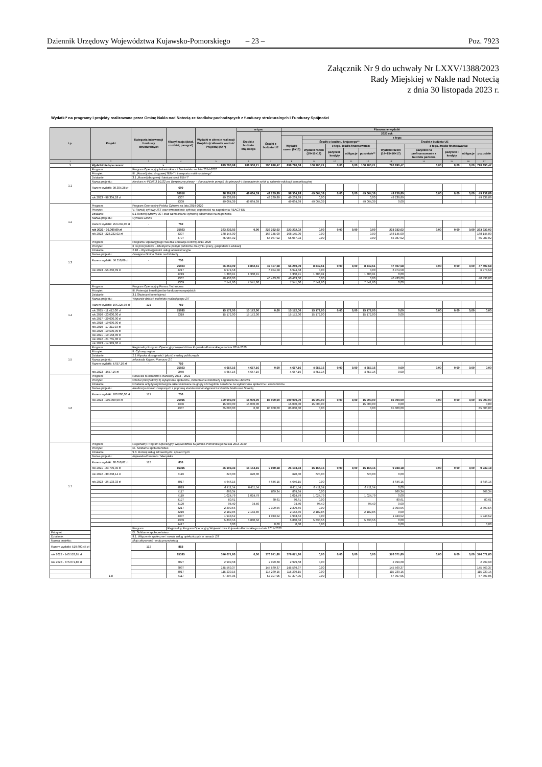Dziennik Urzędowy Województwa Kujawsko-Pomorskiego – 23 – Poz. 7923
Załącznik Nr 9 do uchwały Nr LXXV/1388/2023
Rady Miejskiej w Nakle nad Notecią
z dnia 30 listopada 2023 r.
Wydatki* na programy i projekty realizowane przez Gminę Naklo nad Notecią ze środków pochodzących z funduszy strukturalnych i Funduszy Spójności
| Lp. | Projekt | Kategoria interwencji funduszy strukturalnych | Klasyfikacja (dział, rozdział, paragraf) | Wydatki w okresie realizacji Projektu (całkowita wartość Projektu) (6+7) | w tym: | | Planowane wydatki | | | | | | | | | |
| --- | --- | --- | --- | --- | --- | --- | --- | --- | --- | --- | --- | --- | --- | --- | --- | --- |
| | | | | | Środki z budżetu krajowego | Środki z budżetu UE | 2023 rok | | | | | | | | | |
| | | | | | | | Wydatki razem (9+13) | z tego: | | | | | | | | |
| | | | | | | | | Środki z budżetu krajowego** | | | | Środki z budżetu UE | | | | |
| | | | | | | | | Wydatki razem (10+11+12) | z tego, źródła finansowania: | | | Wydatki razem (14+15+16+17) | z tego, źródła finansowania: | | | |
| | | | | | | | | | pożyczki i kredyty | obligacje | pozostałe** | | pożyczki na prefinansowanie z budżetu państwa | pożyczki i kredyty | obligacje | pozostałe |
| 1 | 2 | 3 | 4 | 5 | 6 | 7 | 8 | 9 | 10 | 11 | 12 | 13 | 14 | 15 | 16 | 17 |
| 1 | Wydatki bieżące razem: | x | | 899 790,68 | 108 900,21 | 790 890,47 | 899 790,68 | 108 900,21 | 0,00 | 0,00 | 108 900,21 | 790 890,47 | 0,00 | 0,00 | 0,00 | 790 890,47 |
| 1.1 | Program: | Program Operacyjny Infrastruktura i Środowisko na lata 2014-2020 | | | | | | | | | | | | | | |
| | Priorytet: | III. „Rozwój sieci drogowej TEN-T i transportu multimodalnego” | | | | | | | | | | | | | | |
| | Działanie: | 3.1 „Rozwój drogowej i lotniczej sieci TEN-T” | | | | | | | | | | | | | | |
| | Nazwa projektu: | Konkurs nr POIiŚ.3.1/1/22 pn. Bezpieczny pieszy – doposażenie przejść dla pieszych i doposażenie szkół w zakresie edukacji komunikacyjnej | | | | | | | | | | | | | | |
| | Razem wydatki: 98.304,28 zł | - | 600 | | | | | | | | | | | | | |
| | | | 60016 | 98 304,28 | 49 064,39 | 49 239,89 | 98 304,28 | 49 064,39 | 0,00 | 0,00 | 49 064,39 | 49 239,89 | 0,00 | 0,00 | 0,00 | 49 239,89 |
| | rok 2023 - 98.304,28 zł | | 4307 | 49 239,89 | | 49 239,89 | 49 239,89 | 0,00 | | | 0,00 | 49 239,89 | | | | 49 239,89 |
| | | | 4309 | 49 064,39 | 49 064,39 | | 49 064,39 | 49 064,39 | | | 49 064,39 | 0,00 | | | | |
| 1.2 | Program: | Program Operacyjny Polska Cyfrowa na lata 2014-2020 | | | | | | | | | | | | | | |
| | Priorytet: | V. Rozwój cyfrowy JST oraz wzmocnienie cyfrowej odporności na zagrożenia REACT-EU | | | | | | | | | | | | | | |
| | Działanie: | 5.1 Rozwój cyfrowy JST oraz wzmacnianie cyfrowej odporności na zagrożenia | | | | | | | | | | | | | | |
| | Nazwa projektu: | Cyfrowa Gmina | | | | | | | | | | | | | | |
| | Razem wydatki: 253.232,00 zł | - | 750 | | | | | | | | | | | | | |
| | rok 2022 - 30.000,00 zł | | 75023 | 223 232,02 | 0,00 | 223 232,02 | 223 232,02 | 0,00 | 0,00 | 0,00 | 0,00 | 223 232,02 | 0,00 | 0,00 | 0,00 | 223 232,02 |
| | rok 2023 - 223.232,02 zł | | 4307 | 168 145,00 | | 168 145,00 | 168 145,00 | 0,00 | | | 0,00 | 168 145,00 | | | | 168 145,00 |
| | | | 4707 | 55 087,02 | | 55 087,02 | 55 087,02 | 0,00 | | | 0,00 | 55 087,02 | | | | 55 087,02 |
| 1.3 | Program: | Programu Operacyjnego Wiedza Edukacja Rozwój 2014-2020 | | | | | | | | | | | | | | |
| | Priorytet: | II oś priorytetowa – Efektywne polityki publiczne dla rynku pracy, gospodarki i edukacji | | | | | | | | | | | | | | |
| | Działanie: | 2.18 – Wysokiej jakości usługi administracyjne | | | | | | | | | | | | | | |
| | Nazwa projektu: | Dostępna Gmina Nakło nad Notecią | | | | | | | | | | | | | | |
| | Razem wydatki: 56.250,09 zł | - | 750 | | | | | | | | | | | | | |
| | | | 75023 | 56 250,09 | 8 842,51 | 47 407,58 | 56 250,09 | 8 842,51 | 0,00 | 0,00 | 8 842,51 | 47 407,58 | 0,00 | 0,00 | 0,00 | 47 407,58 |
| | rok 2023 - 56.250,09 zł | | 4217 | 6 974,58 | | 6 974,58 | 6 974,58 | 0,00 | | | 0,00 | 6 974,58 | | | | 6 974,58 |
| | | | 4219 | 1 300,91 | 1 300,91 | | 1 300,91 | 1 300,91 | | | 1 300,91 | 0,00 | | | | |
| | | | 4307 | 40 433,00 | | 40 433,00 | 40 433,00 | 0,00 | | | 0,00 | 40 433,00 | | | | 40 433,00 |
| | | | 4309 | 7 541,60 | 7 541,60 | | 7 541,60 | 7 541,60 | | | 7 541,60 | 0,00 | | | | |
| 1.4 | Program: | Program Operacyjny Pomoc Techniczna | | | | | | | | | | | | | | |
| | Priorytet: | III. Potencjał beneficjentów funduszy europejskich | | | | | | | | | | | | | | |
| | Działanie: | 3.1 Skuteczni beneficjenci | | | | | | | | | | | | | | |
| | Nazwa projektu: | Wsparcie działań podmiotu realizującego ZIT | | | | | | | | | | | | | | |
| | Razem wydatki: 166.225,93 zł | 121 | 750 | | | | | | | | | | | | | |
| | rok 2015 - 11.412,00 zł | | 75095 | 15 172,00 | 15 172,00 | 0,00 | 15 172,00 | 15 172,00 | 0,00 | 0,00 | 15 172,00 | 0,00 | 0,00 | 0,00 | 0,00 | 0,00 |
| | rok 2016 - 23.000,00 zł | | 2319 | 15 172,00 | 15 172,00 | | 15 172,00 | 15 172,00 | | | 15 172,00 | 0,00 | | | | |
| | rok 2017 - 20.000,00 zł | | | | | | | | | | | | | | | |
| | rok 2018 - 19.090,00 zł | | | | | | | | | | | | | | | |
| | rok 2019 - 17.311,93 zł | | | | | | | | | | | | | | | |
| | rok 2020 - 19.500,00 zł | | | | | | | | | | | | | | | |
| | rok 2021 - 19.158,00 zł | | | | | | | | | | | | | | | |
| | rok 2022 - 21.765,00 zł | | | | | | | | | | | | | | | |
| | rok 2023 - 14.989,00 zł | | | | | | | | | | | | | | | |
| 1.5 | Program: | Regionalny Program Operacyjny Województwa Kujawsko-Pomorskiego na lata 2014-2020 | | | | | | | | | | | | | | |
| | Priorytet: | II. Cyfrowy region | | | | | | | | | | | | | | |
| | Działanie: | 2.1 Wysoka dostępność i jakość e-usług publicznych | | | | | | | | | | | | | | |
| | Nazwa projektu: | Infostrada Kujaw i Pomorza 2.0 | | | | | | | | | | | | | | |
| | Razem wydatki: 4.657,16 zł | - | 750 | | | | | | | | | | | | | |
| | | | 75023 | 4 657,16 | 4 657,16 | 0,00 | 4 657,16 | 4 657,16 | 0,00 | 0,00 | 4 657,16 | 0,00 | 0,00 | 0,00 | 0,00 | 0,00 |
| | rok 2023 - 4657,16 zł | | 2059 | 4 657,16 | 4 657,16 | | 4 657,16 | 4 657,16 | | | 4 657,16 | 0,00 | | | | |
| 1.6 | Program: | Norweski Mechanizm Finansowy 2014 - 2021 | | | | | | | | | | | | | | |
| | Priorytet: | Obszar priorytetowy b) wyłączenie społeczne, zatrudnienie młodzieży i ograniczenie ubóstwa | | | | | | | | | | | | | | |
| | Działanie: | Działania antydyskryminacyjne ukierunkowane na grupy szczególnie narażone na wykluczenie społeczne i ekonomiczne | | | | | | | | | | | | | | |
| | Nazwa projektu: | Realizacja działań związanych z poprawą standardów dostępności w Gminie Nakło nad Notecią | | | | | | | | | | | | | | |
| | Razem wydatki: 100.000,00 zł | 121 | 750 | | | | | | | | | | | | | |
| | rok 2023 - 100.000,00 zł | | 75095 | 100 000,00 | 15 000,00 | 85 000,00 | 100 000,00 | 15 000,00 | 0,00 | 0,00 | 15 000,00 | 85 000,00 | 0,00 | 0,00 | 0,00 | 85 000,00 |
| | | | 4306 | 15 000,00 | 15 000,00 | | 15 000,00 | 15 000,00 | | | 15 000,00 | 0,00 | | | | 0,00 |
| | | | 4307 | 85 000,00 | 0,00 | 85 000,00 | 85 000,00 | 0,00 | | | 0,00 | 85 000,00 | | | | 85 000,00 |
| 1.7 | Program: | Regionalny Program Operacyjny Województwa Kujawsko-Pomorskiego na lata 2014-2020 | | | | | | | | | | | | | | |
| | Priorytet: | IX. Solidarne społeczeństwo | | | | | | | | | | | | | | |
| | Działanie: | 9.3. Rozwój usług zdrowotnych i społecznych | | | | | | | | | | | | | | |
| | Nazwa projektu: | Kujawsko-Pomorska Teleopieka | | | | | | | | | | | | | | |
| | Razem wydatki: 80.050,82 zł | 112 | 853 | | | | | | | | | | | | | |
| | rok 2021 - 23.709,35 zł | | 85395 | 26 103,33 | 16 164,15 | 9 939,18 | 26 103,33 | 16 164,15 | 0,00 | 0,00 | 16 164,15 | 9 939,18 | 0,00 | 0,00 | 0,00 | 9 939,18 |
| | rok 2022 - 30.238,14 zł | | 3119 | 620,00 | 620,00 | | 620,00 | 620,00 | | | 620,00 | 0,00 | | | | |
| | rok 2023 - 26.103,33 zł | | 4017 | 4 646,15 | | 4 646,15 | 4 646,15 | 0,00 | | | | 4 646,15 | | | | 4 646,15 |
| | | | 4019 | 6 411,54 | 6 411,54 | | 6 411,54 | 6 411,54 | | | 6 411,54 | 0,00 | | | | |
| | | | 4117 | 869,34 | | 869,34 | 869,34 | 0,00 | | | | 869,34 | | | | 869,34 |
| | | | 4119 | 1 024,79 | 1 024,79 | | 1 024,79 | 1 024,79 | | | 1 024,79 | 0,00 | | | | |
| | | | 4127 | 80,61 | | 80,61 | 80,61 | 0,00 | | | | 80,61 | | | | 80,61 |
| | | | 4129 | 94,40 | 94,40 | | 94,40 | 94,40 | | | 94,40 | 0,00 | | | | |
| | | | 4217 | 2 399,56 | | 2 399,56 | 2 399,56 | 0,00 | | | | 2 399,56 | | | | 2 399,56 |
| | | | 4219 | 2 182,86 | 2 182,86 | | 2 182,86 | 2 182,86 | | | 2 182,86 | 0,00 | | | | |
| | | | 4307 | 1 943,52 | | 1 943,52 | 1 943,52 | 0,00 | | | | 1 943,52 | | | | 1 943,52 |
| | | | 4309 | 5 830,56 | 5 830,56 | | 5 830,56 | 5 830,56 | | | 5 830,56 | 0,00 | | | | |
| | | | 4417 | 0,00 | | 0,00 | 0,00 | 0,00 | | | | 0,00 | | | | 0,00 |
| | 1.8 | Program: | Regionalny Program Operacyjny Województwa Kujawsko-Pomorskiego na lata 2014-2020 | | | | | | | | | | | | | |
| Priorytet: | | IX. Solidarne społeczeństwo | | | | | | | | | | | | | | |
| Działanie: | | 9.1. Włączenie społeczne i rozwój usług opiekuńczych w ramach ZIT | | | | | | | | | | | | | | |
| Nazwa projektu: | | Moja aktywność - moją przyszłością | | | | | | | | | | | | | | |
| Razem wydatki: 519.600,45 zł | | 112 | 853 | | | | | | | | | | | | | |
| rok 2022 - 143.528,65 zł | | | 85395 | 376 071,80 | 0,00 | 376 071,80 | 376 071,80 | 0,00 | 0,00 | 0,00 | 0,00 | 376 071,80 | 0,00 | 0,00 | 0,00 | 376 071,80 |
| rok 2023 - 376.071,80 zł | | | 3027 | 2 999,68 | | 2 999,68 | 2 999,68 | 0,00 | | | | 2 999,68 | | | | 2 999,68 |
| | | | 3037 | 145 569,37 | | 145 569,37 | 145 569,37 | 0,00 | | | | 145 569,37 | | | | 145 569,37 |
| | | | 4017 | 115 239,15 | | 115 239,15 | 115 239,15 | 0,00 | | | | 115 239,15 | | | | 115 239,15 |
| | | | 4117 | 57 397,05 | | 57 397,05 | 57 397,05 | 0,00 | | | | 57 397,05 | | | | 57 397,05 |